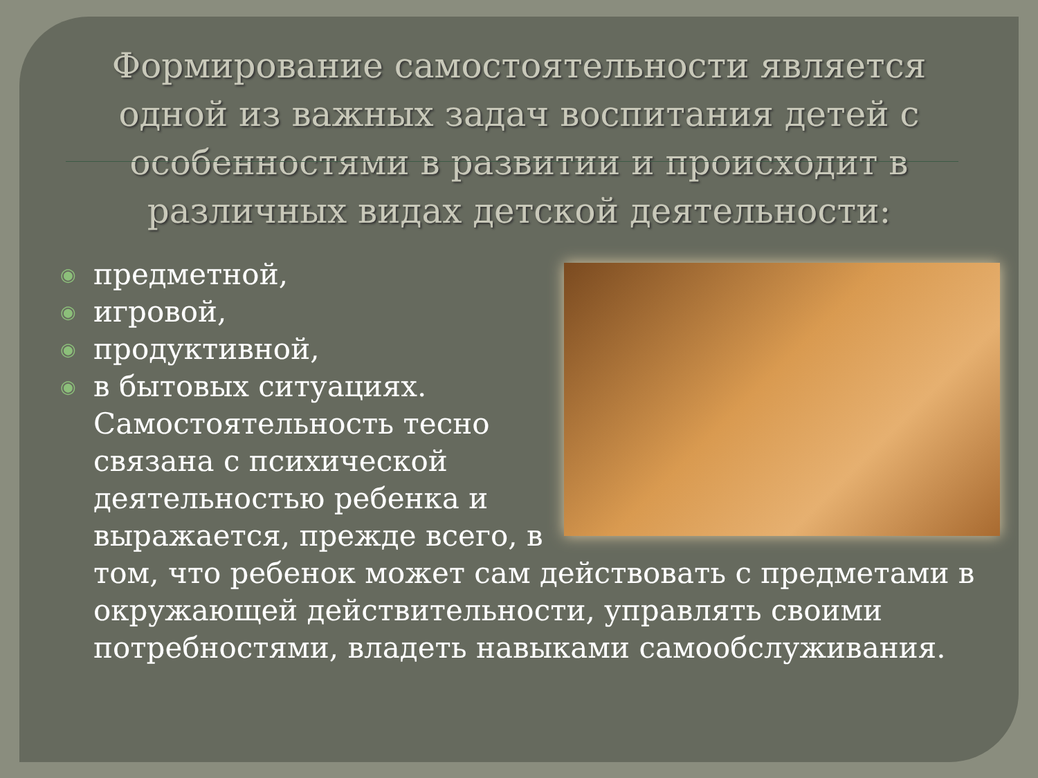Формирование самостоятельности является одной из важных задач воспитания детей с особенностями в развитии и происходит в различных видах детской деятельности:
◉ предметной,
◉ игровой,
◉ продуктивной,
◉ в бытовых ситуациях. Самостоятельность тесно связана с психической деятельностью ребенка и выражается, прежде всего, в том, что ребенок может сам действовать с предметами в окружающей действительности, управлять своими потребностями, владеть навыками самообслуживания.